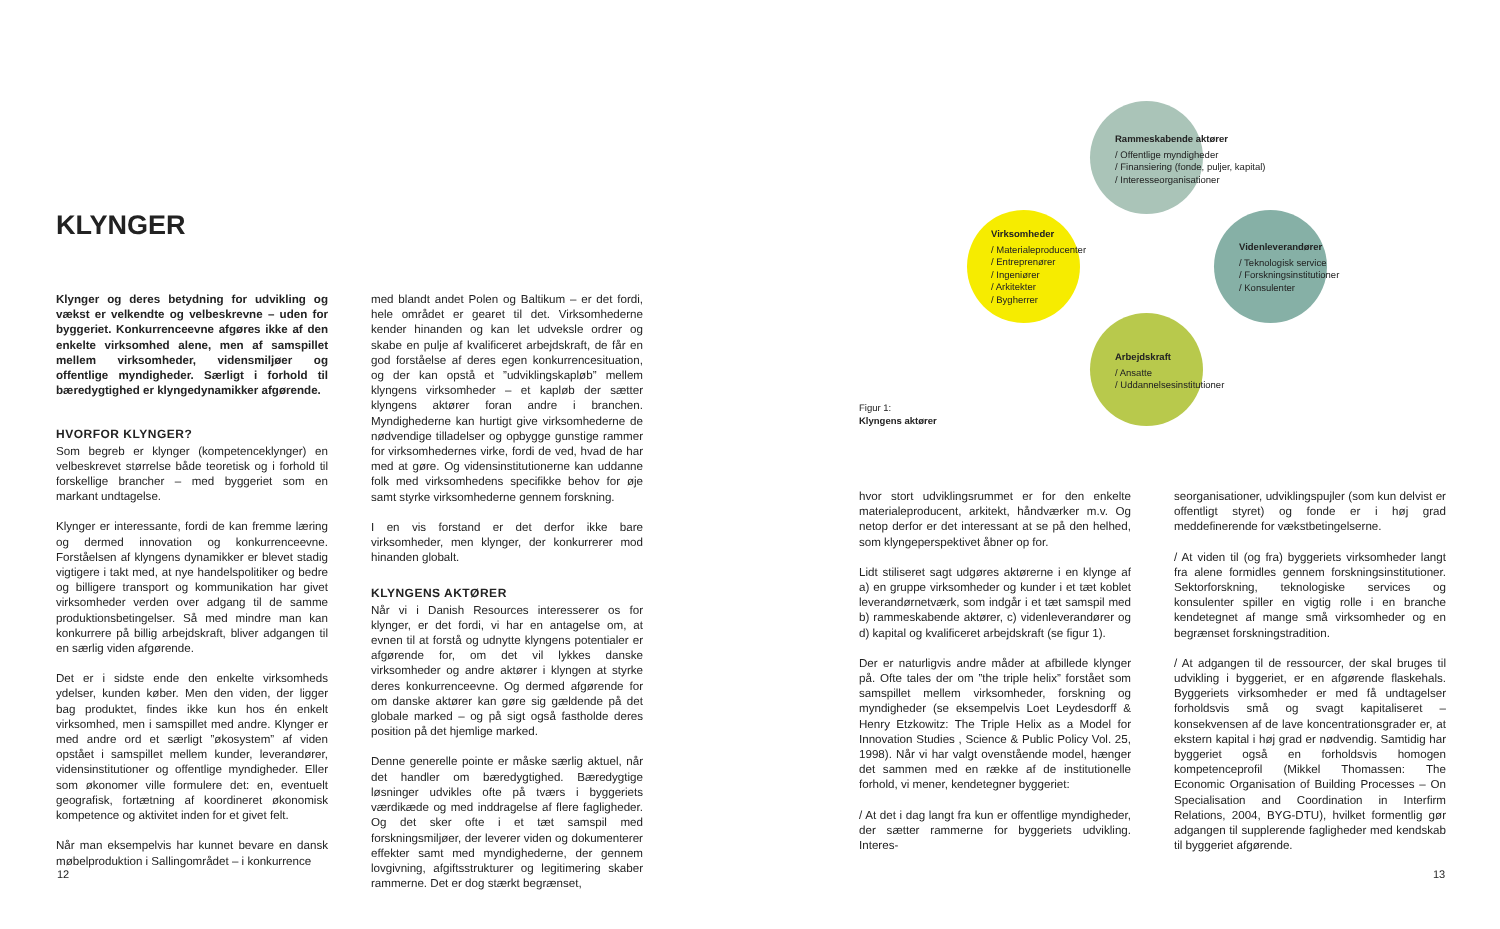KLYNGER
Klynger og deres betydning for udvikling og vækst er velkendte og velbeskrevne – uden for byggeriet. Konkurrenceevne afgøres ikke af den enkelte virksomhed alene, men af samspillet mellem virksomheder, vidensmiljøer og offentlige myndigheder. Særligt i forhold til bæredygtighed er klyngedynamikker afgørende.
HVORFOR KLYNGER?
Som begreb er klynger (kompetenceklynger) en velbeskrevet størrelse både teoretisk og i forhold til forskellige brancher – med byggeriet som en markant undtagelse.
Klynger er interessante, fordi de kan fremme læring og dermed innovation og konkurrenceevne. Forståelsen af klyngens dynamikker er blevet stadig vigtigere i takt med, at nye handelspolitiker og bedre og billigere transport og kommunikation har givet virksomheder verden over adgang til de samme produktionsbetingelser. Så med mindre man kan konkurrere på billig arbejdskraft, bliver adgangen til en særlig viden afgørende.
Det er i sidste ende den enkelte virksomheds ydelser, kunden køber. Men den viden, der ligger bag produktet, findes ikke kun hos én enkelt virksomhed, men i samspillet med andre. Klynger er med andre ord et særligt ”økosystem” af viden opstået i samspillet mellem kunder, leverandører, vidensinstitutioner og offentlige myndigheder. Eller som økonomer ville formulere det: en, eventuelt geografisk, fortætning af koordineret økonomisk kompetence og aktivitet inden for et givet felt.
Når man eksempelvis har kunnet bevare en dansk møbelproduktion i Sallingområdet – i konkurrence
med blandt andet Polen og Baltikum – er det fordi, hele området er gearet til det. Virksomhederne kender hinanden og kan let udveksle ordrer og skabe en pulje af kvalificeret arbejdskraft, de får en god forståelse af deres egen konkurrencesituation, og der kan opstå et ”udviklingskapløb” mellem klyngens virksomheder – et kapløb der sætter klyngens aktører foran andre i branchen. Myndighederne kan hurtigt give virksomhederne de nødvendige tilladelser og opbygge gunstige rammer for virksomhedernes virke, fordi de ved, hvad de har med at gøre. Og vidensinstitutionerne kan uddanne folk med virksomhedens specifikke behov for øje samt styrke virksomhederne gennem forskning.
I en vis forstand er det derfor ikke bare virksomheder, men klynger, der konkurrerer mod hinanden globalt.
KLYNGENS AKTØRER
Når vi i Danish Resources interesserer os for klynger, er det fordi, vi har en antagelse om, at evnen til at forstå og udnytte klyngens potentialer er afgørende for, om det vil lykkes danske virksomheder og andre aktører i klyngen at styrke deres konkurrenceevne. Og dermed afgørende for om danske aktører kan gøre sig gældende på det globale marked – og på sigt også fastholde deres position på det hjemlige marked.
Denne generelle pointe er måske særlig aktuel, når det handler om bæredygtighed. Bæredygtige løsninger udvikles ofte på tværs i byggeriets værdikæde og med inddragelse af flere fagligheder. Og det sker ofte i et tæt samspil med forskningsmiljøer, der leverer viden og dokumenterer effekter samt med myndighederne, der gennem lovgivning, afgiftsstrukturer og legitimering skaber rammerne. Det er dog stærkt begrænset,
Rammeskabende aktører
/ Offentlige myndigheder
/ Finansiering (fonde, puljer, kapital)
/ Interesseorganisationer
Virksomheder
/ Materialeproducenter
/ Entreprenører
/ Ingeniører
/ Arkitekter
/ Bygherrer
Videnleverandører
/ Teknologisk service
/ Forskningsinstitutioner
/ Konsulenter
Arbejdskraft
/ Ansatte
/ Uddannelsesinstitutioner
Figur 1:
Klyngens aktører
hvor stort udviklingsrummet er for den enkelte materialeproducent, arkitekt, håndværker m.v. Og netop derfor er det interessant at se på den helhed, som klyngeperspektivet åbner op for.
Lidt stiliseret sagt udgøres aktørerne i en klynge af a) en gruppe virksomheder og kunder i et tæt koblet leverandørnetværk, som indgår i et tæt samspil med b) rammeskabende aktører, c) videnleverandører og d) kapital og kvalificeret arbejdskraft (se figur 1).
Der er naturligvis andre måder at afbillede klynger på. Ofte tales der om ”the triple helix” forstået som samspillet mellem virksomheder, forskning og myndigheder (se eksempelvis Loet Leydesdorff & Henry Etzkowitz: The Triple Helix as a Model for Innovation Studies , Science & Public Policy Vol. 25, 1998). Når vi har valgt ovenstående model, hænger det sammen med en række af de institutionelle forhold, vi mener, kendetegner byggeriet:
/ At det i dag langt fra kun er offentlige myndigheder, der sætter rammerne for byggeriets udvikling. Interes-
seorganisationer, udviklingspujler (som kun delvist er offentligt styret) og fonde er i høj grad meddefinerende for vækstbetingelserne.
/ At viden til (og fra) byggeriets virksomheder langt fra alene formidles gennem forskningsinstitutioner. Sektorforskning, teknologiske services og konsulenter spiller en vigtig rolle i en branche kendetegnet af mange små virksomheder og en begrænset forskningstradition.
/ At adgangen til de ressourcer, der skal bruges til udvikling i byggeriet, er en afgørende flaskehals. Byggeriets virksomheder er med få undtagelser forholdsvis små og svagt kapitaliseret – konsekvensen af de lave koncentrationsgrader er, at ekstern kapital i høj grad er nødvendig. Samtidig har byggeriet også en forholdsvis homogen kompetenceprofil (Mikkel Thomassen: The Economic Organisation of Building Processes – On Specialisation and Coordination in Interfirm Relations, 2004, BYG-DTU), hvilket formentlig gør adgangen til supplerende fagligheder med kendskab til byggeriet afgørende.
12 13